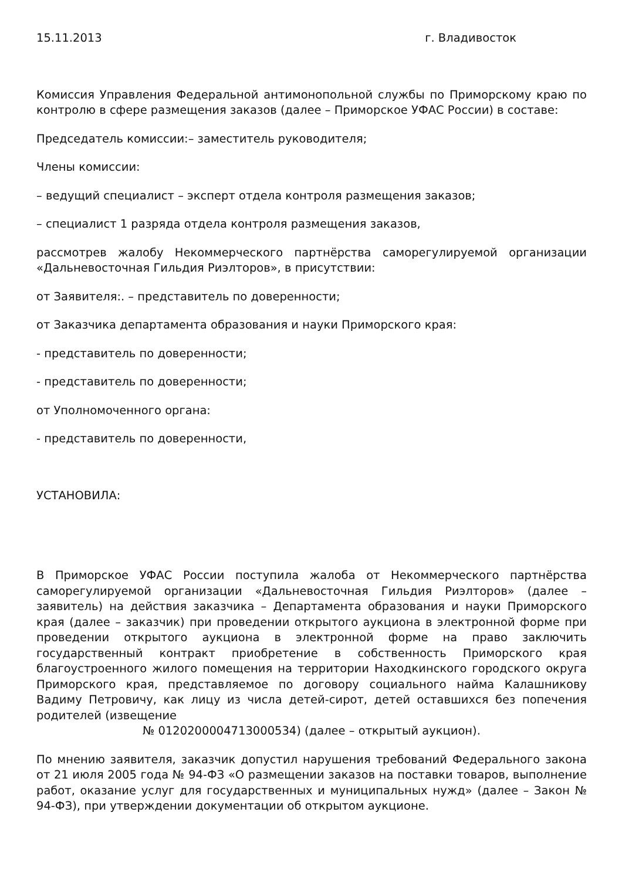15.11.2013 г. Владивосток
Комиссия Управления Федеральной антимонопольной службы по Приморскому краю по контролю в сфере размещения заказов (далее – Приморское УФАС России) в составе:
Председатель комиссии:– заместитель руководителя;
Члены комиссии:
– ведущий специалист – эксперт отдела контроля размещения заказов;
– специалист 1 разряда отдела контроля размещения заказов,
рассмотрев жалобу Некоммерческого партнёрства саморегулируемой организации «Дальневосточная Гильдия Риэлторов», в присутствии:
от Заявителя:. – представитель по доверенности;
от Заказчика департамента образования и науки Приморского края:
- представитель по доверенности;
- представитель по доверенности;
от Уполномоченного органа:
- представитель по доверенности,
УСТАНОВИЛА:
В Приморское УФАС России поступила жалоба от Некоммерческого партнёрства саморегулируемой организации «Дальневосточная Гильдия Риэлторов» (далее – заявитель) на действия заказчика – Департамента образования и науки Приморского края (далее – заказчик) при проведении открытого аукциона в электронной форме при проведении открытого аукциона в электронной форме на право заключить государственный контракт приобретение в собственность Приморского края благоустроенного жилого помещения на территории Находкинского городского округа Приморского края, представляемое по договору социального найма Калашникову Вадиму Петровичу, как лицу из числа детей-сирот, детей оставшихся без попечения родителей (извещение
№ 0120200004713000534) (далее – открытый аукцион).
По мнению заявителя, заказчик допустил нарушения требований Федерального закона от 21 июля 2005 года № 94-ФЗ «О размещении заказов на поставки товаров, выполнение работ, оказание услуг для государственных и муниципальных нужд» (далее – Закон № 94-ФЗ), при утверждении документации об открытом аукционе.